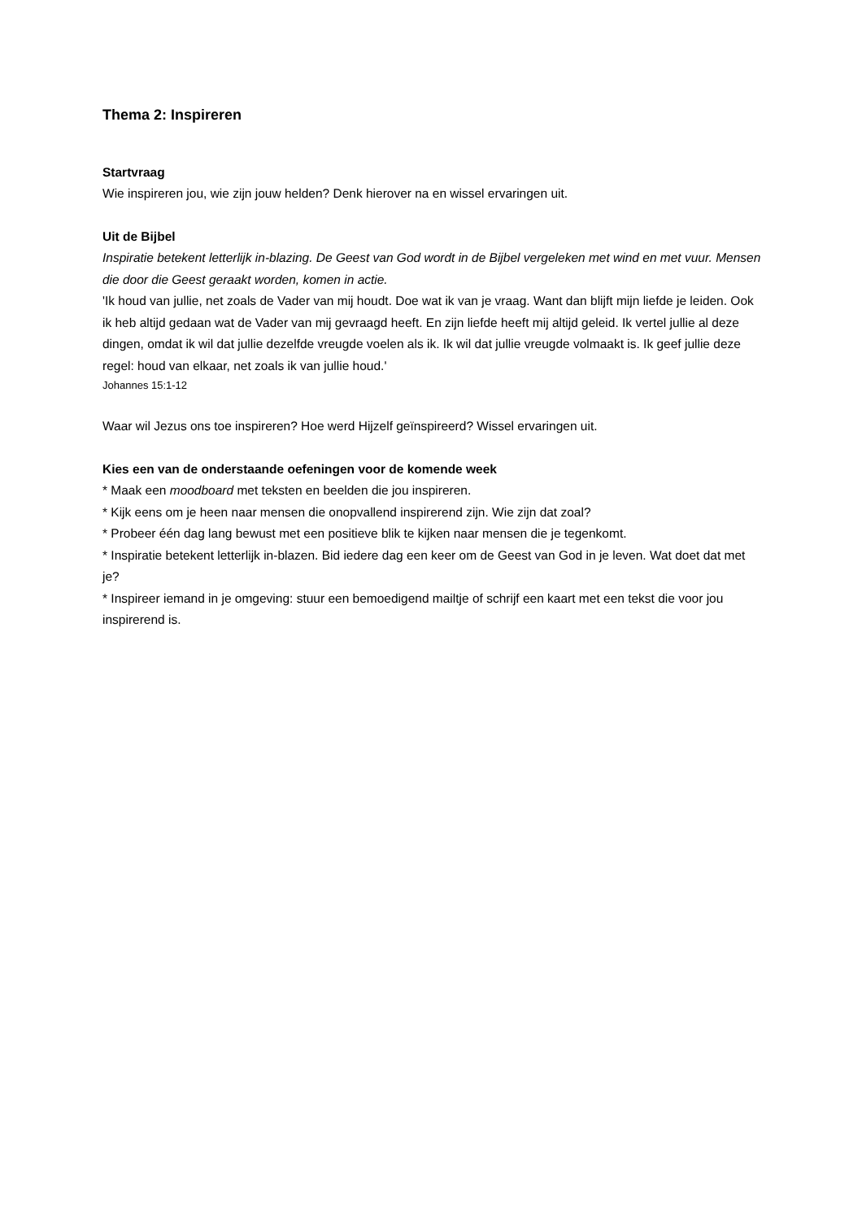Thema 2: Inspireren
Startvraag
Wie inspireren jou, wie zijn jouw helden? Denk hierover na en wissel ervaringen uit.
Uit de Bijbel
Inspiratie betekent letterlijk in-blazing. De Geest van God wordt in de Bijbel vergeleken met wind en met vuur. Mensen die door die Geest geraakt worden, komen in actie.
'Ik houd van jullie, net zoals de Vader van mij houdt. Doe wat ik van je vraag. Want dan blijft mijn liefde je leiden. Ook ik heb altijd gedaan wat de Vader van mij gevraagd heeft. En zijn liefde heeft mij altijd geleid. Ik vertel jullie al deze dingen, omdat ik wil dat jullie dezelfde vreugde voelen als ik. Ik wil dat jullie vreugde volmaakt is. Ik geef jullie deze regel: houd van elkaar, net zoals ik van jullie houd.'
Johannes 15:1-12
Waar wil Jezus ons toe inspireren? Hoe werd Hijzelf geïnspireerd? Wissel ervaringen uit.
Kies een van de onderstaande oefeningen voor de komende week
* Maak een moodboard met teksten en beelden die jou inspireren.
* Kijk eens om je heen naar mensen die onopvallend inspirerend zijn. Wie zijn dat zoal?
* Probeer één dag lang bewust met een positieve blik te kijken naar mensen die je tegenkomt.
* Inspiratie betekent letterlijk in-blazen. Bid iedere dag een keer om de Geest van God in je leven. Wat doet dat met je?
* Inspireer iemand in je omgeving: stuur een bemoedigend mailtje of schrijf een kaart met een tekst die voor jou inspirerend is.